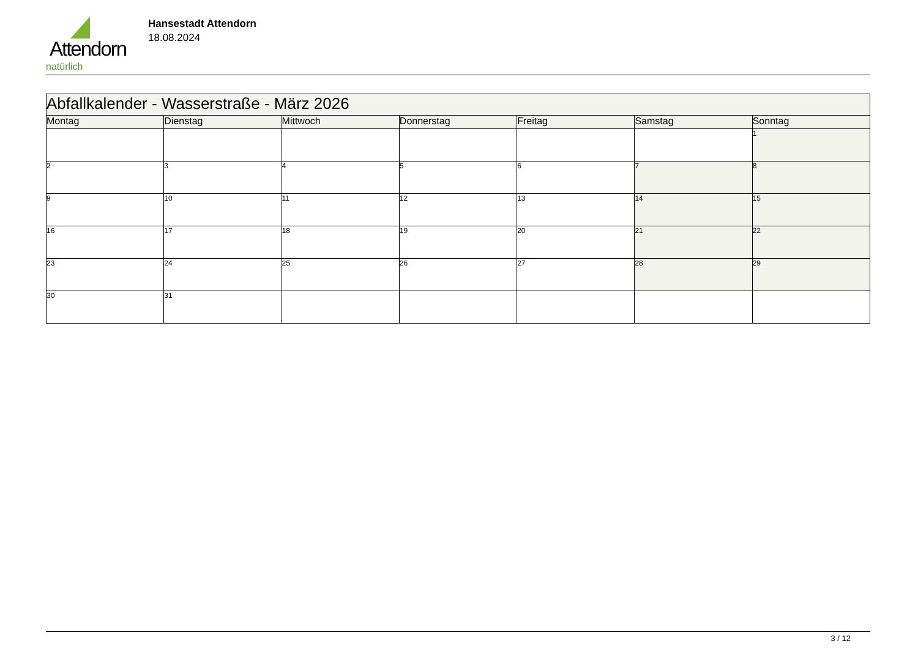Attendorn
natürlich
Hansestadt Attendorn
18.08.2024
| Abfallkalender - Wasserstraße - März 2026 | | | | | | |
| --- | --- | --- | --- | --- | --- | --- |
| Montag | Dienstag | Mittwoch | Donnerstag | Freitag | Samstag | Sonntag |
| | | | | | | 1 |
| 2 | 3 | 4 | 5 | 6 | 7 | 8 |
| 9 | 10 | 11 | 12 | 13 | 14 | 15 |
| 16 | 17 | 18 | 19 | 20 | 21 | 22 |
| 23 | 24 | 25 | 26 | 27 | 28 | 29 |
| 30 | 31 | | | | | |
3 / 12